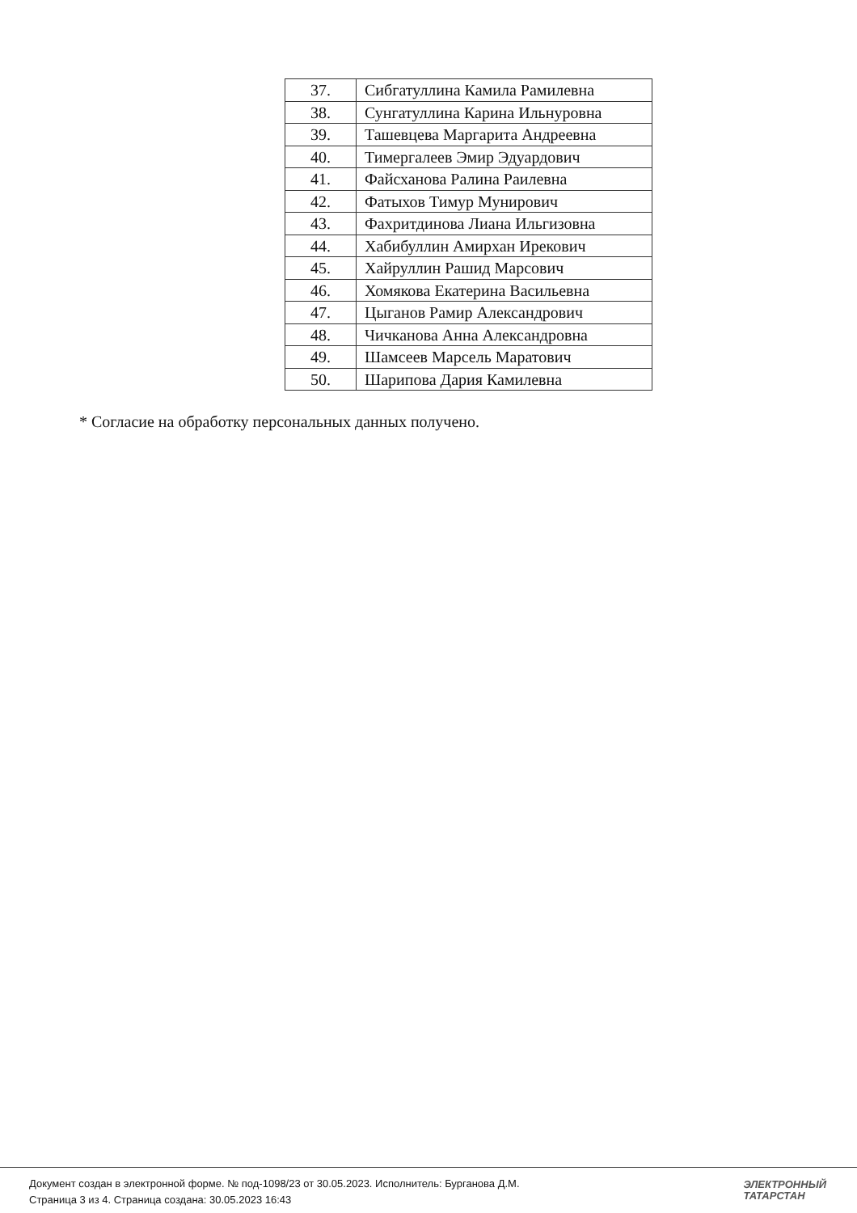| 37. | Сибгатуллина Камила Рамилевна |
| 38. | Сунгатуллина Карина Ильнуровна |
| 39. | Ташевцева Маргарита Андреевна |
| 40. | Тимергалеев Эмир Эдуардович |
| 41. | Файсханова Ралина Раилевна |
| 42. | Фатыхов Тимур Мунирович |
| 43. | Фахритдинова Лиана Ильгизовна |
| 44. | Хабибуллин Амирхан Ирекович |
| 45. | Хайруллин Рашид Марсович |
| 46. | Хомякова Екатерина Васильевна |
| 47. | Цыганов Рамир Александрович |
| 48. | Чичканова Анна Александровна |
| 49. | Шамсеев Марсель Маратович |
| 50. | Шарипова Дария Камилевна |
* Согласие на обработку персональных данных получено.
Документ создан в электронной форме. № под-1098/23 от 30.05.2023. Исполнитель: Бурганова Д.М.
Страница 3 из 4. Страница создана: 30.05.2023 16:43
ЭЛЕКТРОННЫЙ
ТАТАРСТАН